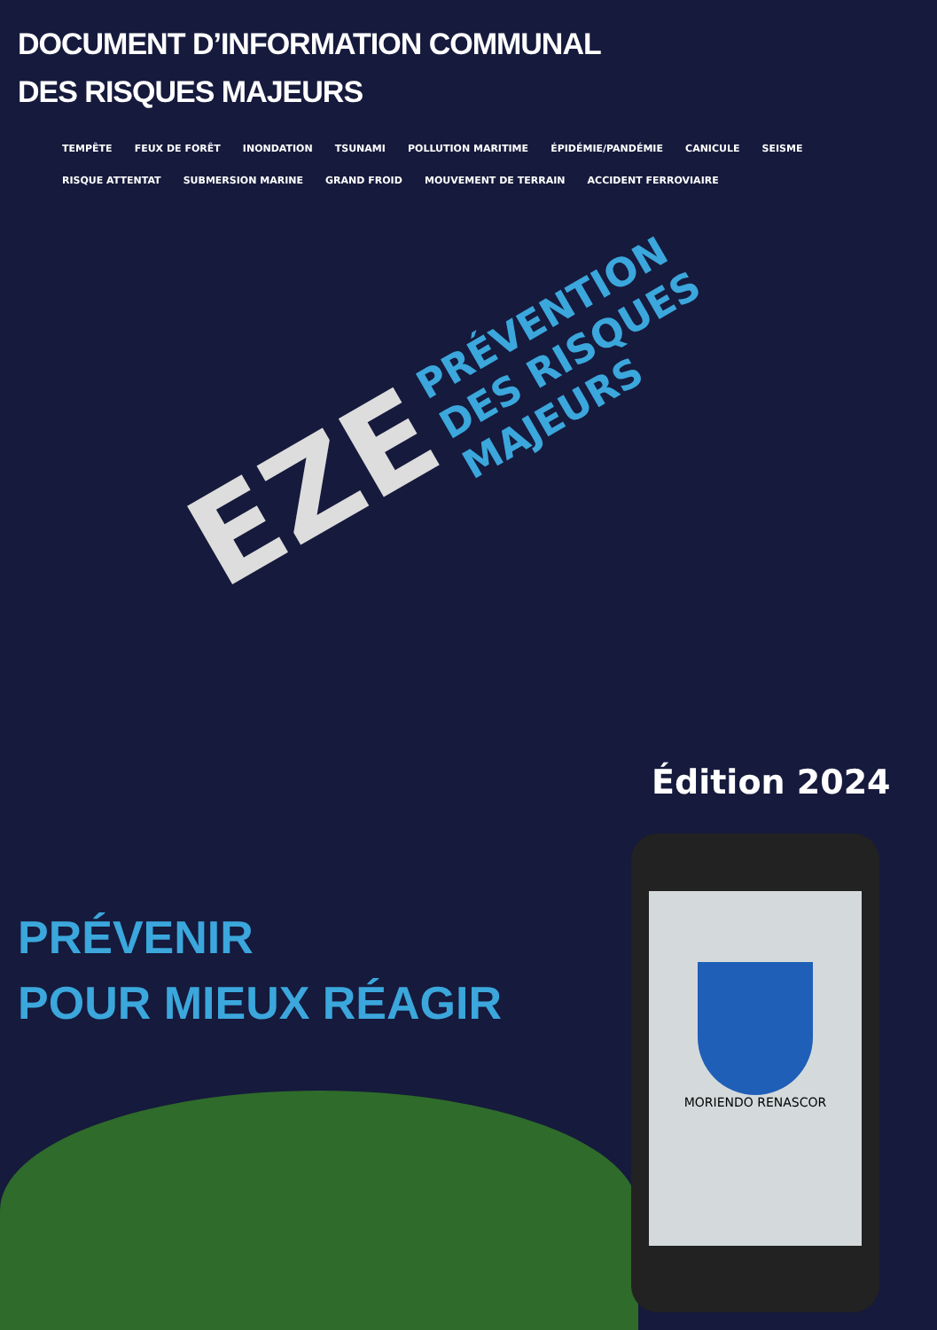DOCUMENT D’INFORMATION COMMUNAL
DES RISQUES MAJEURS
TEMPÊTE FEUX DE FORÊT INONDATION TSUNAMI POLLUTION MARITIME ÉPIDÉMIE/PANDÉMIE CANICULE SEISME RISQUE ATTENTAT SUBMERSION MARINE GRAND FROID MOUVEMENT DE TERRAIN ACCIDENT FERROVIAIRE
PRÉVENTION
DES RISQUES
MAJEURS
EZE
Édition 2024
PRÉVENIR
POUR MIEUX RÉAGIR
MORIENDO RENASCOR